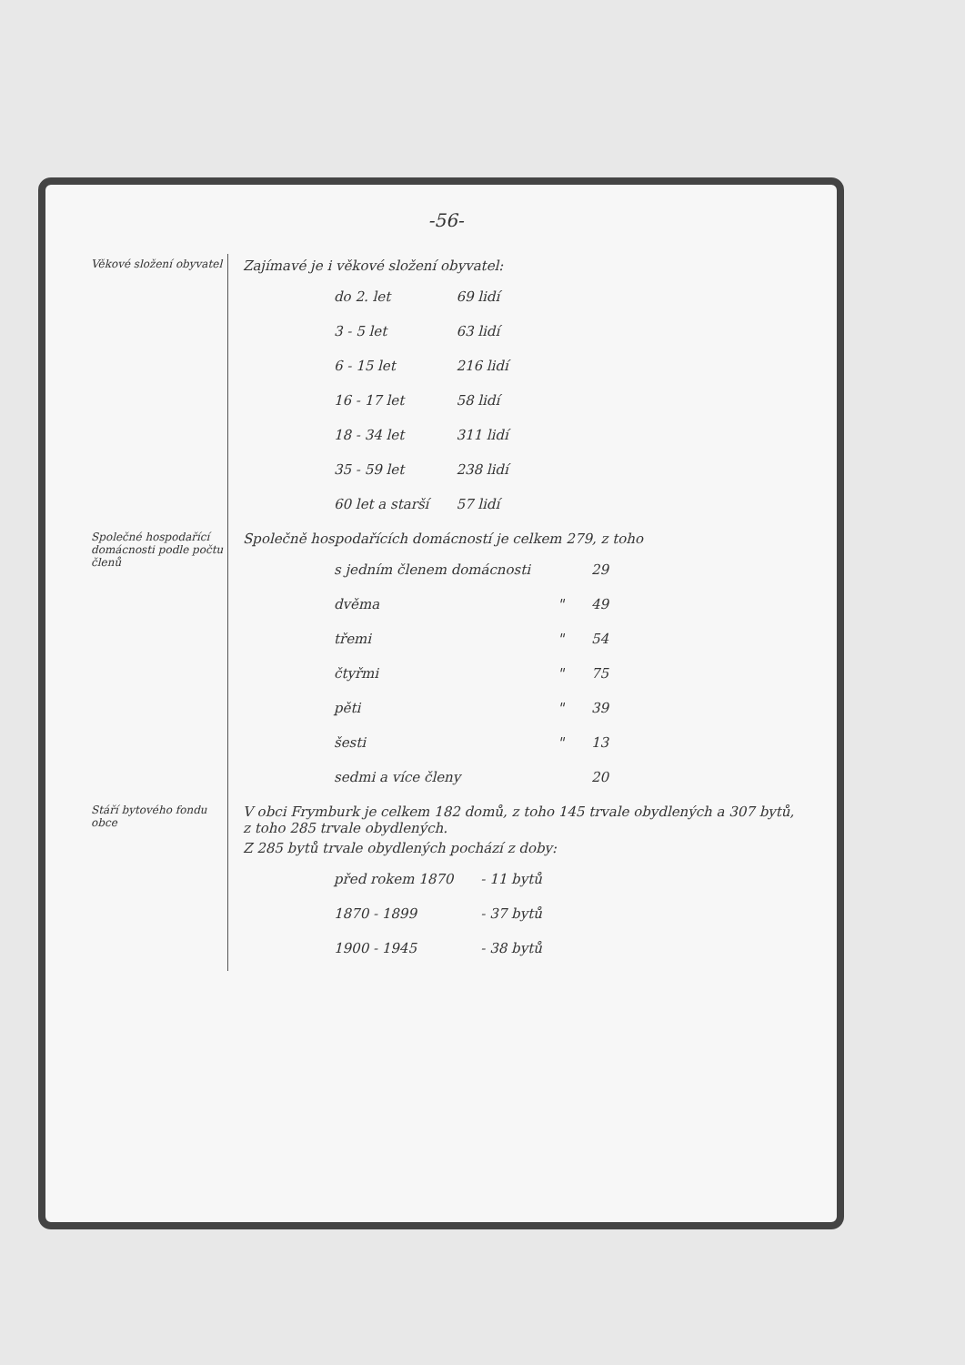-56-
Věkové složení obyvatel
Zajímavé je i věkové složení obyvatel:
| do 2. let | 69 lidí |
| 3 - 5 let | 63 lidí |
| 6 - 15 let | 216 lidí |
| 16 - 17 let | 58 lidí |
| 18 - 34 let | 311 lidí |
| 35 - 59 let | 238 lidí |
| 60 let a starší | 57 lidí |
Společné hospodařící domácnosti podle počtu členů
Společně hospodařících domácností je celkem 279, z toho
| s jedním členem domácnosti | | 29 |
| dvěma | " | 49 |
| třemi | " | 54 |
| čtyřmi | " | 75 |
| pěti | " | 39 |
| šesti | " | 13 |
| sedmi a více členy | | 20 |
Stáří bytového fondu obce
V obci Frymburk je celkem 182 domů, z toho 145 trvale obydlených a 307 bytů, z toho 285 trvale obydlených.
Z 285 bytů trvale obydlených pochází z doby:
| před rokem 1870 | - 11 bytů |
| 1870 - 1899 | - 37 bytů |
| 1900 - 1945 | - 38 bytů |